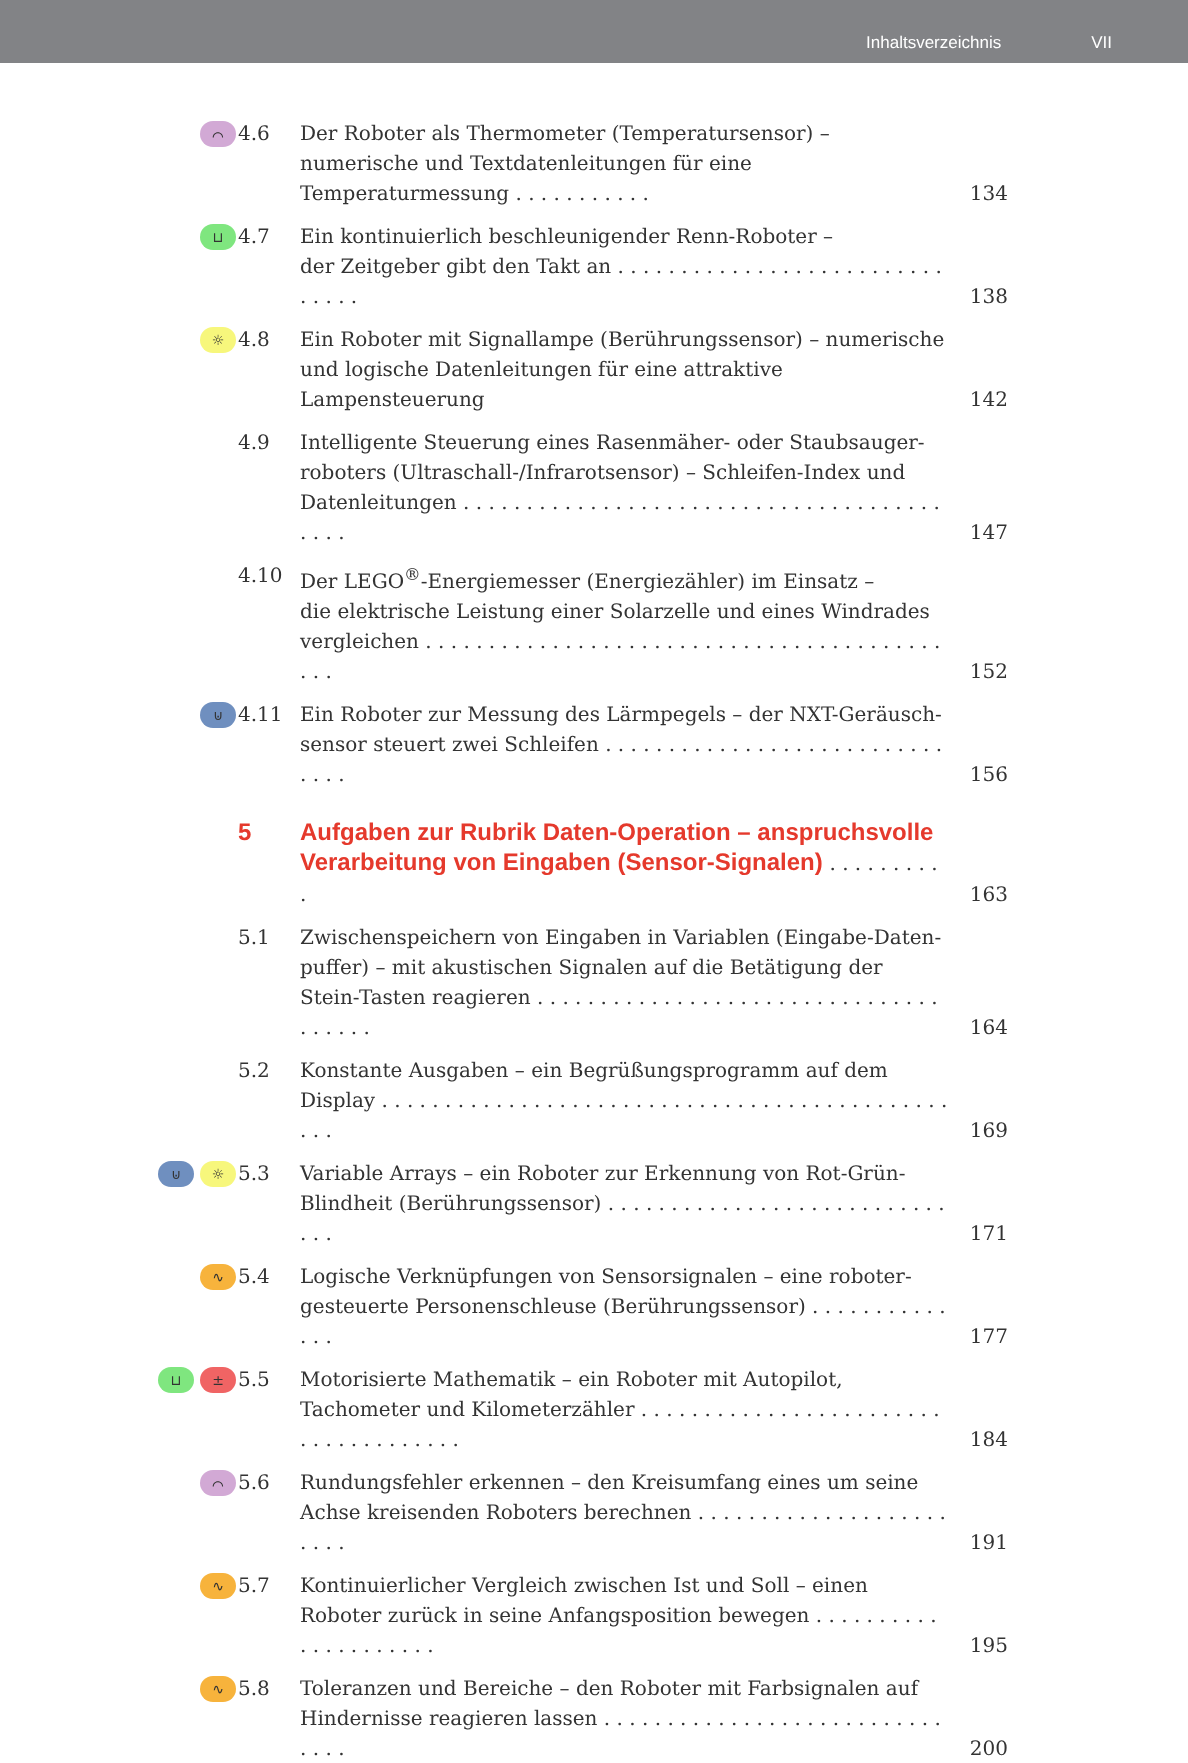Inhaltsverzeichnis VII
⌒
4.6 Der Roboter als Thermometer (Temperatursensor) – numerische und Textdatenleitungen für eine Temperaturmessung . . . . . . . . . . .
134
⊔
4.7 Ein kontinuierlich beschleunigender Renn-Roboter –
der Zeitgeber gibt den Takt an . . . . . . . . . . . . . . . . . . . . . . . . . . . . . . .
138
☼
4.8 Ein Roboter mit Signallampe (Berührungssensor) – numerische und logische Datenleitungen für eine attraktive Lampensteuerung
142
4.9 Intelligente Steuerung eines Rasenmäher- oder Staubsauger-roboters (Ultraschall-/Infrarotsensor) – Schleifen-Index und Datenleitungen . . . . . . . . . . . . . . . . . . . . . . . . . . . . . . . . . . . . . . . . . .
147
4.10 Der LEGO<sup>®</sup>-Energiemesser (Energiezähler) im Einsatz –
die elektrische Leistung einer Solarzelle und eines Windrades vergleichen . . . . . . . . . . . . . . . . . . . . . . . . . . . . . . . . . . . . . . . . . . . .
152
⊍
4.11 Ein Roboter zur Messung des Lärmpegels – der NXT-Geräusch-sensor steuert zwei Schleifen . . . . . . . . . . . . . . . . . . . . . . . . . . . . . . .
156
5 Aufgaben zur Rubrik Daten-Operation – anspruchsvolle Verarbeitung von Eingaben (Sensor-Signalen) . . . . . . . . . .
163
5.1 Zwischenspeichern von Eingaben in Variablen (Eingabe-Daten-puffer) – mit akustischen Signalen auf die Betätigung der Stein-Tasten reagieren . . . . . . . . . . . . . . . . . . . . . . . . . . . . . . . . . . . . . .
164
5.2 Konstante Ausgaben – ein Begrüßungsprogramm auf dem Display . . . . . . . . . . . . . . . . . . . . . . . . . . . . . . . . . . . . . . . . . . . . . . . .
169
⊍ ☼
5.3 Variable Arrays – ein Roboter zur Erkennung von Rot-Grün-Blindheit (Berührungssensor) . . . . . . . . . . . . . . . . . . . . . . . . . . . . . .
171
∿
5.4 Logische Verknüpfungen von Sensorsignalen – eine roboter-gesteuerte Personenschleuse (Berührungssensor) . . . . . . . . . . . . . .
177
⊔ ±
5.5 Motorisierte Mathematik – ein Roboter mit Autopilot, Tachometer und Kilometerzähler . . . . . . . . . . . . . . . . . . . . . . . . . . . . . . . . . . . . .
184
⌒
5.6 Rundungsfehler erkennen – den Kreisumfang eines um seine Achse kreisenden Roboters berechnen . . . . . . . . . . . . . . . . . . . . . . . .
191
∿
5.7 Kontinuierlicher Vergleich zwischen Ist und Soll – einen Roboter zurück in seine Anfangsposition bewegen . . . . . . . . . . . . . . . . . . . . .
195
∿
5.8 Toleranzen und Bereiche – den Roboter mit Farbsignalen auf Hindernisse reagieren lassen . . . . . . . . . . . . . . . . . . . . . . . . . . . . . . .
200